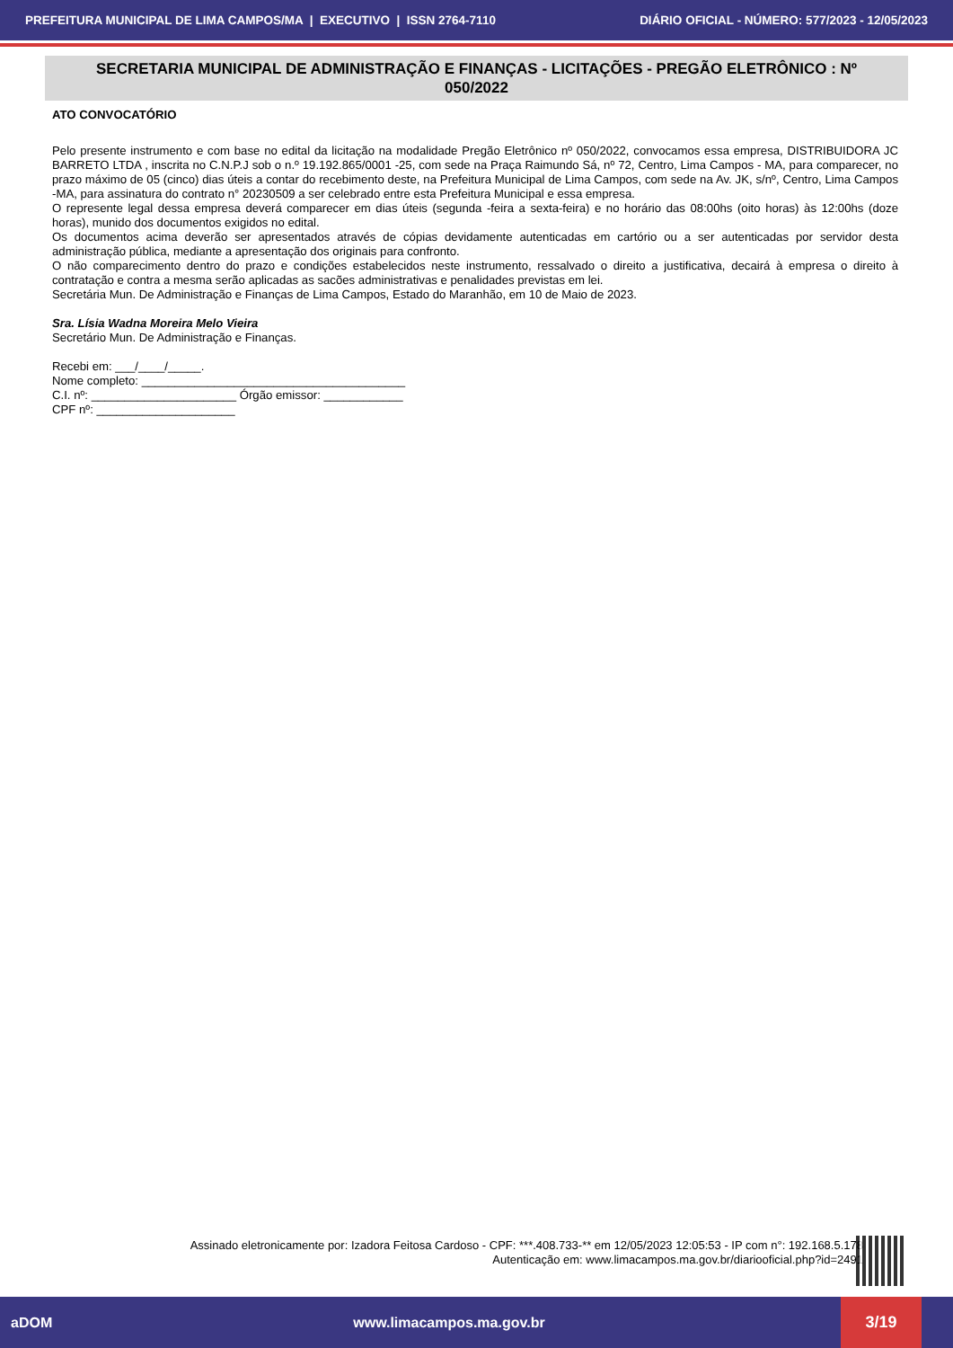PREFEITURA MUNICIPAL DE LIMA CAMPOS/MA | EXECUTIVO | ISSN 2764-7110 DIÁRIO OFICIAL - NÚMERO: 577/2023 - 12/05/2023
SECRETARIA MUNICIPAL DE ADMINISTRAÇÃO E FINANÇAS - LICITAÇÕES - PREGÃO ELETRÔNICO : Nº 050/2022
ATO CONVOCATÓRIO
Pelo presente instrumento e com base no edital da licitação na modalidade Pregão Eletrônico nº 050/2022, convocamos essa empresa, DISTRIBUIDORA JC BARRETO LTDA , inscrita no C.N.P.J sob o n.º 19.192.865/0001 -25, com sede na Praça Raimundo Sá, nº 72, Centro, Lima Campos - MA, para comparecer, no prazo máximo de 05 (cinco) dias úteis a contar do recebimento deste, na Prefeitura Municipal de Lima Campos, com sede na Av. JK, s/nº, Centro, Lima Campos -MA, para assinatura do contrato n° 20230509 a ser celebrado entre esta Prefeitura Municipal e essa empresa.
O represente legal dessa empresa deverá comparecer em dias úteis (segunda -feira a sexta-feira) e no horário das 08:00hs (oito horas) às 12:00hs (doze horas), munido dos documentos exigidos no edital.
Os documentos acima deverão ser apresentados através de cópias devidamente autenticadas em cartório ou a ser autenticadas por servidor desta administração pública, mediante a apresentação dos originais para confronto.
O não comparecimento dentro do prazo e condições estabelecidos neste instrumento, ressalvado o direito a justificativa, decairá à empresa o direito à contratação e contra a mesma serão aplicadas as sacões administrativas e penalidades previstas em lei.
Secretária Mun. De Administração e Finanças de Lima Campos, Estado do Maranhão, em 10 de Maio de 2023.
Sra. Lísia Wadna Moreira Melo Vieira
Secretário Mun. De Administração e Finanças.
Recebi em: ___/____/_____.
Nome completo: ________________________________________
C.I. nº: ______________________ Órgão emissor: ____________
CPF nº: _____________________
Assinado eletronicamente por: Izadora Feitosa Cardoso - CPF: ***.408.733-** em 12/05/2023 12:05:53 - IP com n°: 192.168.5.178
Autenticação em: www.limacampos.ma.gov.br/diariooficial.php?id=2491
aDOM www.limacampos.ma.gov.br 3/19